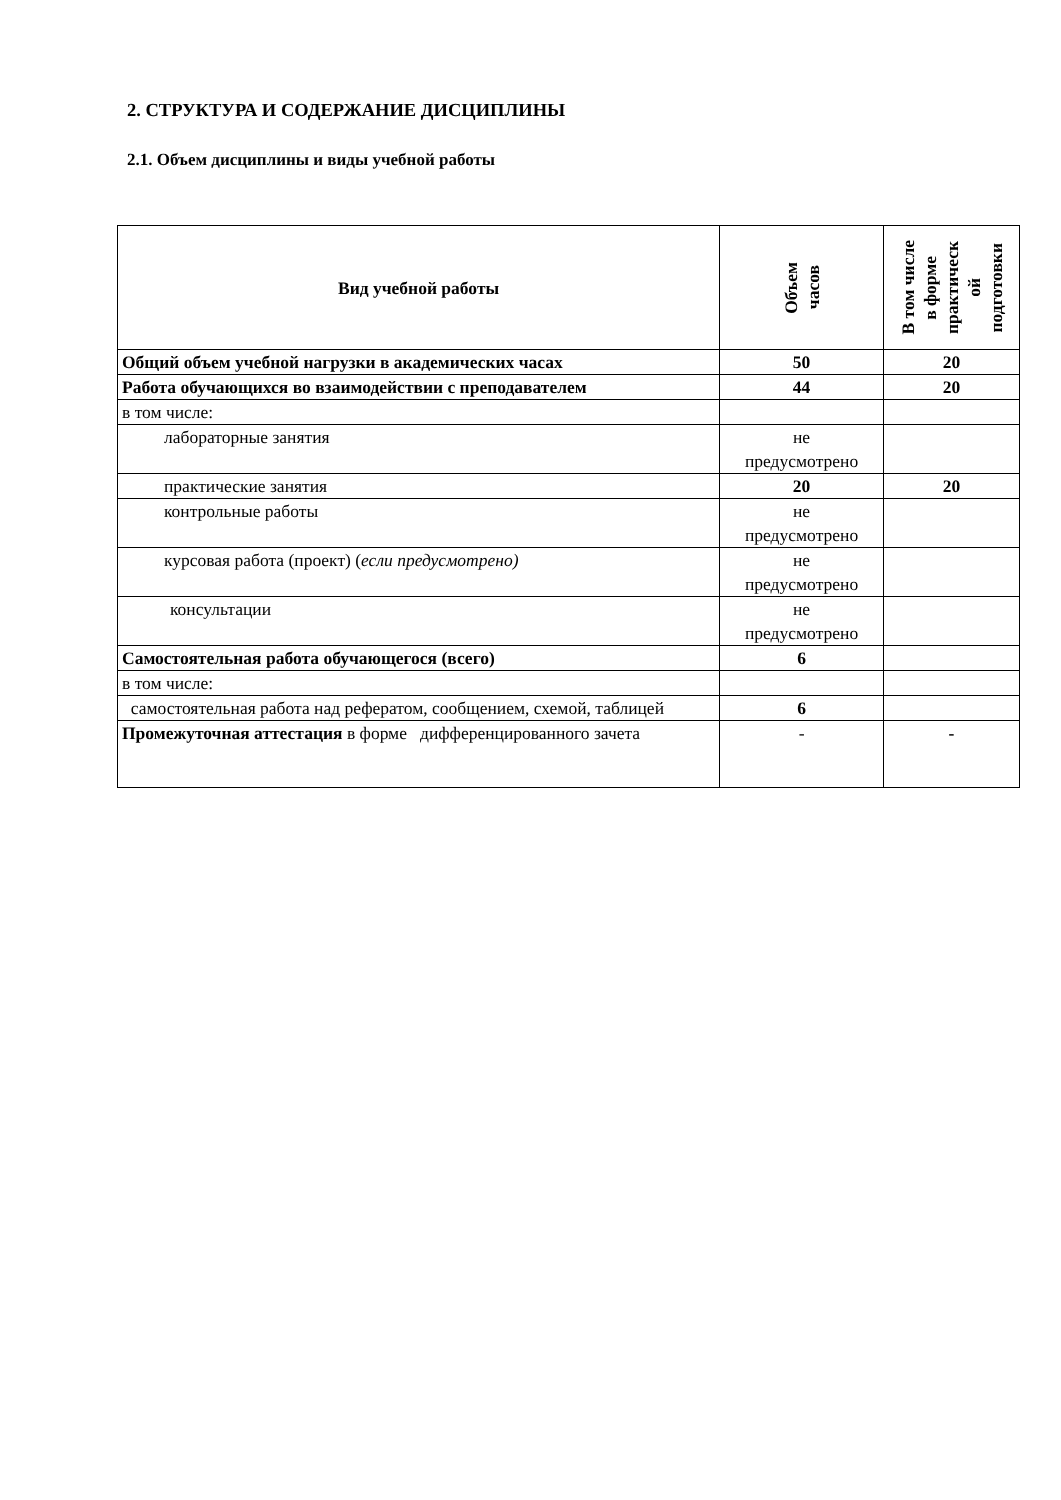2. СТРУКТУРА И СОДЕРЖАНИЕ ДИСЦИПЛИНЫ
2.1. Объем дисциплины и виды учебной работы
| Вид учебной работы | Объем часов | В том числе в форме практическ ой подготовки |
| --- | --- | --- |
| Общий объем учебной нагрузки в академических часах | 50 | 20 |
| Работа обучающихся во взаимодействии с преподавателем | 44 | 20 |
| в том числе: | | |
| лабораторные занятия | не предусмотрено | |
| практические занятия | 20 | 20 |
| контрольные работы | не предусмотрено | |
| курсовая работа (проект) ( если предусмотрено) | не предусмотрено | |
| консультации | не предусмотрено | |
| Самостоятельная работа обучающегося (всего) | 6 | |
| в том числе: | | |
| самостоятельная работа над рефератом, сообщением, схемой, таблицей | 6 | |
| Промежуточная аттестация в форме дифференцированного зачета | - | - |